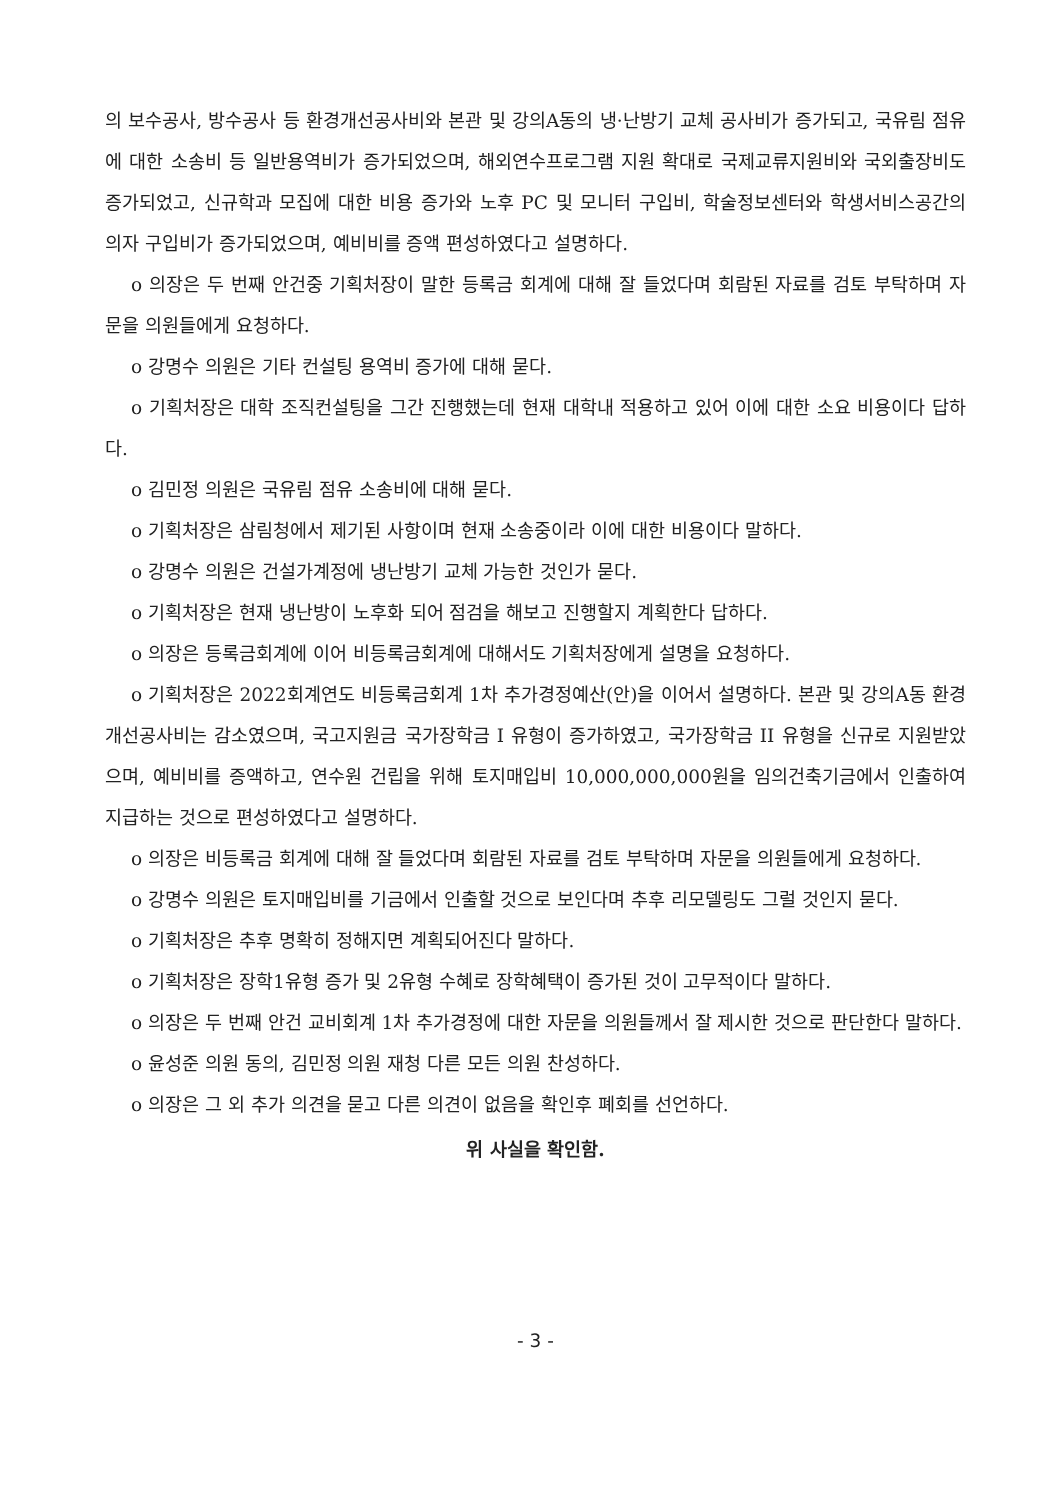의 보수공사, 방수공사 등 환경개선공사비와 본관 및 강의A동의 냉·난방기 교체 공사비가 증가되고, 국유림 점유에 대한 소송비 등 일반용역비가 증가되었으며, 해외연수프로그램 지원 확대로 국제교류지원비와 국외출장비도 증가되었고, 신규학과 모집에 대한 비용 증가와 노후 PC 및 모니터 구입비, 학술정보센터와 학생서비스공간의 의자 구입비가 증가되었으며, 예비비를 증액 편성하였다고 설명하다.
o 의장은 두 번째 안건중 기획처장이 말한 등록금 회계에 대해 잘 들었다며 회람된 자료를 검토 부탁하며 자문을 의원들에게 요청하다.
o 강명수 의원은 기타 컨설팅 용역비 증가에 대해 묻다.
o 기획처장은 대학 조직컨설팅을 그간 진행했는데 현재 대학내 적용하고 있어 이에 대한 소요 비용이다 답하다.
o 김민정 의원은 국유림 점유 소송비에 대해 묻다.
o 기획처장은 삼림청에서 제기된 사항이며 현재 소송중이라 이에 대한 비용이다 말하다.
o 강명수 의원은 건설가계정에 냉난방기 교체 가능한 것인가 묻다.
o 기획처장은 현재 냉난방이 노후화 되어 점검을 해보고 진행할지 계획한다 답하다.
o 의장은 등록금회계에 이어 비등록금회계에 대해서도 기획처장에게 설명을 요청하다.
o 기획처장은 2022회계연도 비등록금회계 1차 추가경정예산(안)을 이어서 설명하다. 본관 및 강의A동 환경개선공사비는 감소였으며, 국고지원금 국가장학금 I 유형이 증가하였고, 국가장학금 II 유형을 신규로 지원받았으며, 예비비를 증액하고, 연수원 건립을 위해 토지매입비 10,000,000,000원을 임의건축기금에서 인출하여 지급하는 것으로 편성하였다고 설명하다.
o 의장은 비등록금 회계에 대해 잘 들었다며 회람된 자료를 검토 부탁하며 자문을 의원들에게 요청하다.
o 강명수 의원은 토지매입비를 기금에서 인출할 것으로 보인다며 추후 리모델링도 그럴 것인지 묻다.
o 기획처장은 추후 명확히 정해지면 계획되어진다 말하다.
o 기획처장은 장학1유형 증가 및 2유형 수혜로 장학혜택이 증가된 것이 고무적이다 말하다.
o 의장은 두 번째 안건 교비회계 1차 추가경정에 대한 자문을 의원들께서 잘 제시한 것으로 판단한다 말하다.
o 윤성준 의원 동의, 김민정 의원 재청 다른 모든 의원 찬성하다.
o 의장은 그 외 추가 의견을 묻고 다른 의견이 없음을 확인후 폐회를 선언하다.
위 사실을 확인함.
- 3 -